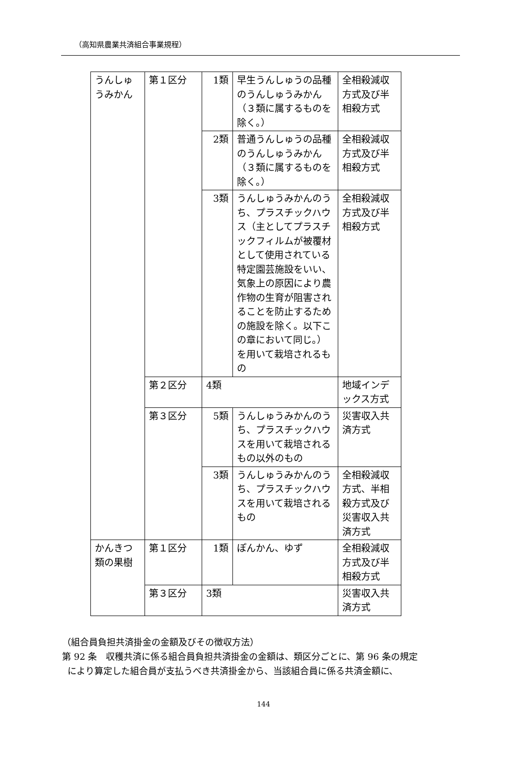（高知県農業共済組合事業規程）
| うんしゅうみかん | 第１区分 | 1類 | 早生うんしゅうの品種のうんしゅうみかん（３類に属するものを除く。） | 全相殺減収方式及び半相殺方式 |
| | | 2類 | 普通うんしゅうの品種のうんしゅうみかん（３類に属するものを除く。） | 全相殺減収方式及び半相殺方式 |
| | | 3類 | うんしゅうみかんのうち、プラスチックハウス（主としてプラスチックフィルムが被覆材として使用されている特定園芸施設をいい、気象上の原因により農作物の生育が阻害されることを防止するための施設を除く。以下この章において同じ。）を用いて栽培されるもの | 全相殺減収方式及び半相殺方式 |
| | 第２区分 | 4類 | | 地域インデックス方式 |
| | 第３区分 | 5類 | うんしゅうみかんのうち、プラスチックハウスを用いて栽培されるもの以外のもの | 災害収入共済方式 |
| | | 3類 | うんしゅうみかんのうち、プラスチックハウスを用いて栽培されるもの | 全相殺減収方式、半相殺方式及び災害収入共済方式 |
| かんきつ類の果樹 | 第１区分 | 1類 | ぽんかん、ゆず | 全相殺減収方式及び半相殺方式 |
| | 第３区分 | 3類 | | 災害収入共済方式 |
（組合員負担共済掛金の金額及びその徴収方法）
第 92 条　収穫共済に係る組合員負担共済掛金の金額は、類区分ごとに、第 96 条の規定
により算定した組合員が支払うべき共済掛金から、当該組合員に係る共済金額に、
144